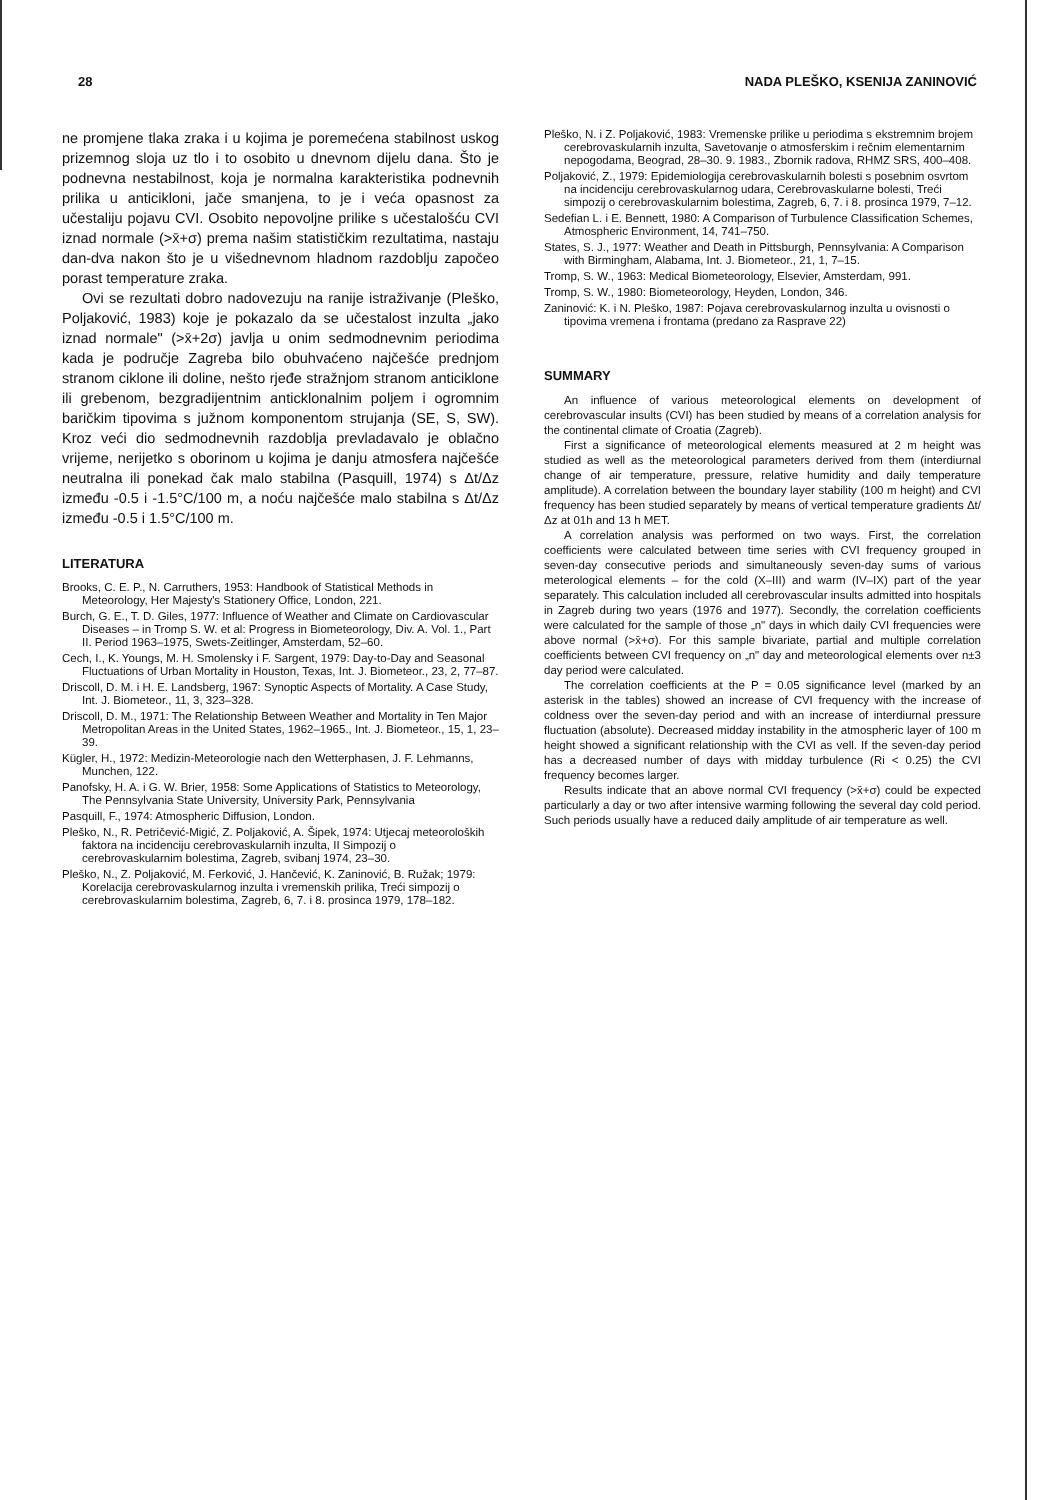28 NADA PLEŠKO, KSENIJA ZANINOVIĆ
ne promjene tlaka zraka i u kojima je poremećena stabilnost uskog prizemnog sloja uz tlo i to osobito u dnevnom dijelu dana. Što je podnevna nestabilnost, koja je normalna karakteristika podnevnih prilika u anticikloni, jače smanjena, to je i veća opasnost za učestaliju pojavu CVI. Osobito nepovoljne prilike s učestalošću CVI iznad normale (>x̄+σ) prema našim statističkim rezultatima, nastaju dan-dva nakon što je u višednevnom hladnom razdoblju započeo porast temperature zraka.
Ovi se rezultati dobro nadovezuju na ranije istraživanje (Pleško, Poljaković, 1983) koje je pokazalo da se učestalost inzulta „jako iznad normale" (>x̄+2σ) javlja u onim sedmodnevnim periodima kada je područje Zagreba bilo obuhvaćeno najčešće prednjom stranom ciklone ili doline, nešto rjeđe stražnjom stranom anticiklone ili grebenom, bezgradijentnim anticklonalnim poljem i ogromnim baričkim tipovima s južnom komponentom strujanja (SE, S, SW). Kroz veći dio sedmodnevnih razdoblja prevladavalo je oblačno vrijeme, nerijetko s oborinom u kojima je danju atmosfera najčešće neutralna ili ponekad čak malo stabilna (Pasquill, 1974) s Δt/Δz između -0.5 i -1.5°C/100 m, a noću najčešće malo stabilna s Δt/Δz između -0.5 i 1.5°C/100 m.
LITERATURA
Brooks, C. E. P., N. Carruthers, 1953: Handbook of Statistical Methods in Meteorology, Her Majesty's Stationery Office, London, 221.
Burch, G. E., T. D. Giles, 1977: Influence of Weather and Climate on Cardiovascular Diseases – in Tromp S. W. et al: Progress in Biometeorology, Div. A. Vol. 1., Part II. Period 1963–1975, Swets-Zeitlinger, Amsterdam, 52–60.
Cech, I., K. Youngs, M. H. Smolensky i F. Sargent, 1979: Day-to-Day and Seasonal Fluctuations of Urban Mortality in Houston, Texas, Int. J. Biometeor., 23, 2, 77–87.
Driscoll, D. M. i H. E. Landsberg, 1967: Synoptic Aspects of Mortality. A Case Study, Int. J. Biometeor., 11, 3, 323–328.
Driscoll, D. M., 1971: The Relationship Between Weather and Mortality in Ten Major Metropolitan Areas in the United States, 1962–1965., Int. J. Biometeor., 15, 1, 23–39.
Kügler, H., 1972: Medizin-Meteorologie nach den Wetterphasen, J. F. Lehmanns, Munchen, 122.
Panofsky, H. A. i G. W. Brier, 1958: Some Applications of Statistics to Meteorology, The Pennsylvania State University, University Park, Pennsylvania
Pasquill, F., 1974: Atmospheric Diffusion, London.
Pleško, N., R. Petričević-Migić, Z. Poljaković, A. Šipek, 1974: Utjecaj meteoroloških faktora na incidenciju cerebrovaskularnih inzulta, II Simpozij o cerebrovaskularnim bolestima, Zagreb, svibanj 1974, 23–30.
Pleško, N., Z. Poljaković, M. Ferković, J. Hančević, K. Zaninović, B. Ružak; 1979: Korelacija cerebrovaskularnog inzulta i vremenskih prilika, Treći simpozij o cerebrovaskularnim bolestima, Zagreb, 6, 7. i 8. prosinca 1979, 178–182.
Pleško, N. i Z. Poljaković, 1983: Vremenske prilike u periodima s ekstremnim brojem cerebrovaskularnih inzulta, Savetovanje o atmosferskim i rečnim elementarnim nepogodama, Beograd, 28–30. 9. 1983., Zbornik radova, RHMZ SRS, 400–408.
Poljaković, Z., 1979: Epidemiologija cerebrovaskularnih bolesti s posebnim osvrtom na incidenciju cerebrovaskularnog udara, Cerebrovaskularne bolesti, Treći simpozij o cerebrovaskularnim bolestima, Zagreb, 6, 7. i 8. prosinca 1979, 7–12.
Sedefian L. i E. Bennett, 1980: A Comparison of Turbulence Classification Schemes, Atmospheric Environment, 14, 741–750.
States, S. J., 1977: Weather and Death in Pittsburgh, Pennsylvania: A Comparison with Birmingham, Alabama, Int. J. Biometeor., 21, 1, 7–15.
Tromp, S. W., 1963: Medical Biometeorology, Elsevier, Amsterdam, 991.
Tromp, S. W., 1980: Biometeorology, Heyden, London, 346.
Zaninović: K. i N. Pleško, 1987: Pojava cerebrovaskularnog inzulta u ovisnosti o tipovima vremena i frontama (predano za Rasprave 22)
SUMMARY
An influence of various meteorological elements on development of cerebrovascular insults (CVI) has been studied by means of a correlation analysis for the continental climate of Croatia (Zagreb).
First a significance of meteorological elements measured at 2 m height was studied as well as the meteorological parameters derived from them (interdiurnal change of air temperature, pressure, relative humidity and daily temperature amplitude). A correlation between the boundary layer stability (100 m height) and CVI frequency has been studied separately by means of vertical temperature gradients Δt/Δz at 01h and 13 h MET.
A correlation analysis was performed on two ways. First, the correlation coefficients were calculated between time series with CVI frequency grouped in seven-day consecutive periods and simultaneously seven-day sums of various meterological elements – for the cold (X–III) and warm (IV–IX) part of the year separately. This calculation included all cerebrovascular insults admitted into hospitals in Zagreb during two years (1976 and 1977). Secondly, the correlation coefficients were calculated for the sample of those „n" days in which daily CVI frequencies were above normal (>x̄+σ). For this sample bivariate, partial and multiple correlation coefficients between CVI frequency on „n" day and meteorological elements over n±3 day period were calculated.
The correlation coefficients at the P = 0.05 significance level (marked by an asterisk in the tables) showed an increase of CVI frequency with the increase of coldness over the seven-day period and with an increase of interdiurnal pressure fluctuation (absolute). Decreased midday instability in the atmospheric layer of 100 m height showed a significant relationship with the CVI as vell. If the seven-day period has a decreased number of days with midday turbulence (Ri < 0.25) the CVI frequency becomes larger.
Results indicate that an above normal CVI frequency (>x̄+σ) could be expected particularly a day or two after intensive warming following the several day cold period. Such periods usually have a reduced daily amplitude of air temperature as well.